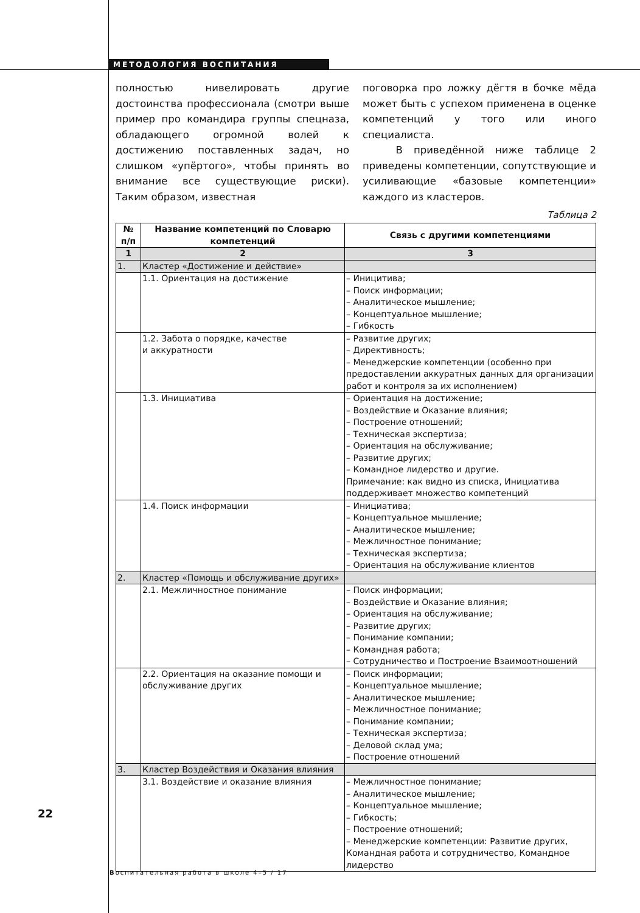МЕТОДОЛОГИЯ ВОСПИТАНИЯ
полностью нивелировать другие достоинства профессионала (смотри выше пример про командира группы спецназа, обладающего огромной волей к достижению поставленных задач, но слишком «упёртого», чтобы принять во внимание все существующие риски). Таким образом, известная
поговорка про ложку дёгтя в бочке мёда может быть с успехом применена в оценке компетенций у того или иного специалиста.
В приведённой ниже таблице 2 приведены компетенции, сопутствующие и усиливающие «базовые компетенции» каждого из кластеров.
Таблица 2
| № п/п | Название компетенций по Словарю компетенций | Связь с другими компетенциями |
| --- | --- | --- |
| 1 | 2 | 3 |
| 1. | Кластер «Достижение и действие» | |
| | 1.1. Ориентация на достижение | – Иницитива; – Поиск информации; – Аналитическое мышление; – Концептуальное мышление; – Гибкость |
| | 1.2. Забота о порядке, качестве и аккуратности | – Развитие других; – Директивность; – Менеджерские компетенции (особенно при предоставлении аккуратных данных для организации работ и контроля за их исполнением) |
| | 1.3. Инициатива | – Ориентация на достижение; – Воздействие и Оказание влияния; – Построение отношений; – Техническая экспертиза; – Ориентация на обслуживание; – Развитие других; – Командное лидерство и другие. Примечание: как видно из списка, Инициатива поддерживает множество компетенций |
| | 1.4. Поиск информации | – Инициатива; – Концептуальное мышление; – Аналитическое мышление; – Межличностное понимание; – Техническая экспертиза; – Ориентация на обслуживание клиентов |
| 2. | Кластер «Помощь и обслуживание других» | |
| | 2.1. Межличностное понимание | – Поиск информации; – Воздействие и Оказание влияния; – Ориентация на обслуживание; – Развитие других; – Понимание компании; – Командная работа; – Сотрудничество и Построение Взаимоотношений |
| | 2.2. Ориентация на оказание помощи и обслуживание других | – Поиск информации; – Концептуальное мышление; – Аналитическое мышление; – Межличностное понимание; – Понимание компании; – Техническая экспертиза; – Деловой склад ума; – Построение отношений |
| 3. | Кластер Воздействия и Оказания влияния | |
| | 3.1. Воздействие и оказание влияния | – Межличностное понимание; – Аналитическое мышление; – Концептуальное мышление; – Гибкость; – Построение отношений; – Менеджерские компетенции: Развитие других, Командная работа и сотрудничество, Командное лидерство |
22
Воспитательная работа в школе 4–5 / 17